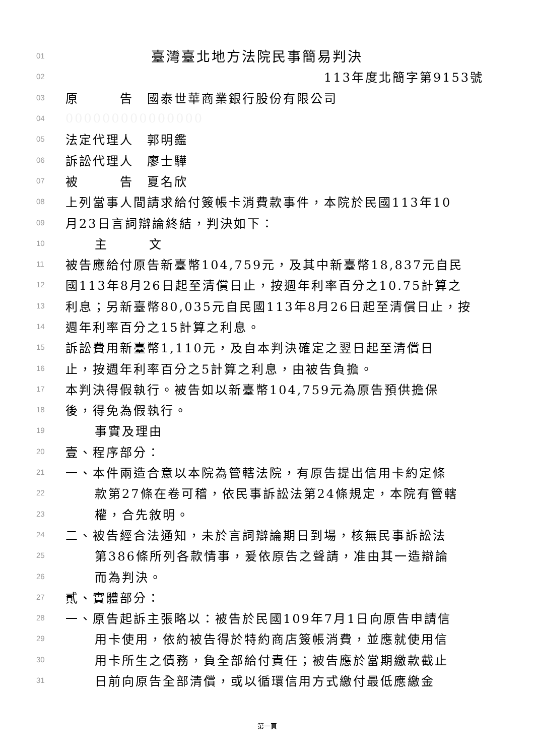01 臺灣臺北地方法院民事簡易判決
02 113年度北簡字第9153號
03 原　　　告　國泰世華商業銀行股份有限公司
04 000000000000000
05 法定代理人　郭明鑑
06 訴訟代理人　廖士驊
07 被　　　告　夏名欣
08 上列當事人間請求給付簽帳卡消費款事件，本院於民國113年10
09 月23日言詞辯論終結，判決如下：
10 主　　　文
11 被告應給付原告新臺幣104,759元，及其中新臺幣18,837元自民
12 國113年8月26日起至清償日止，按週年利率百分之10.75計算之
13 利息；另新臺幣80,035元自民國113年8月26日起至清償日止，按
14 週年利率百分之15計算之利息。
15 訴訟費用新臺幣1,110元，及自本判決確定之翌日起至清償日
16 止，按週年利率百分之5計算之利息，由被告負擔。
17 本判決得假執行。被告如以新臺幣104,759元為原告預供擔保
18 後，得免為假執行。
19 事實及理由
20 壹、程序部分：
21 一、本件兩造合意以本院為管轄法院，有原告提出信用卡約定條
22 款第27條在卷可稽，依民事訴訟法第24條規定，本院有管轄
23 權，合先敘明。
24 二、被告經合法通知，未於言詞辯論期日到場，核無民事訴訟法
25 第386條所列各款情事，爰依原告之聲請，准由其一造辯論
26 而為判決。
27 貳、實體部分：
28 一、原告起訴主張略以：被告於民國109年7月1日向原告申請信
29 用卡使用，依約被告得於特約商店簽帳消費，並應就使用信
30 用卡所生之債務，負全部給付責任；被告應於當期繳款截止
31 日前向原告全部清償，或以循環信用方式繳付最低應繳金
第一頁